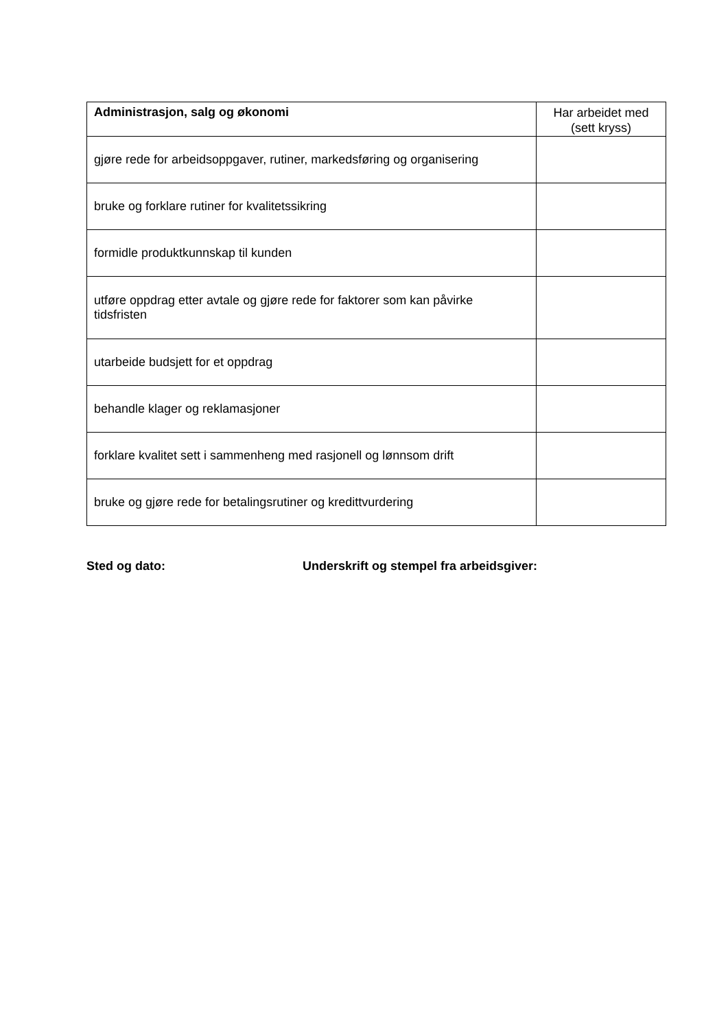| Administrasjon, salg og økonomi | Har arbeidet med (sett kryss) |
| --- | --- |
| gjøre rede for arbeidsoppgaver, rutiner, markedsføring og organisering | |
| bruke og forklare rutiner for kvalitetssikring | |
| formidle produktkunnskap til kunden | |
| utføre oppdrag etter avtale og gjøre rede for faktorer som kan påvirke tidsfristen | |
| utarbeide budsjett for et oppdrag | |
| behandle klager og reklamasjoner | |
| forklare kvalitet sett i sammenheng med rasjonell og lønnsom drift | |
| bruke og gjøre rede for betalingsrutiner og kredittvurdering | |
Sted og dato: Underskrift og stempel fra arbeidsgiver: